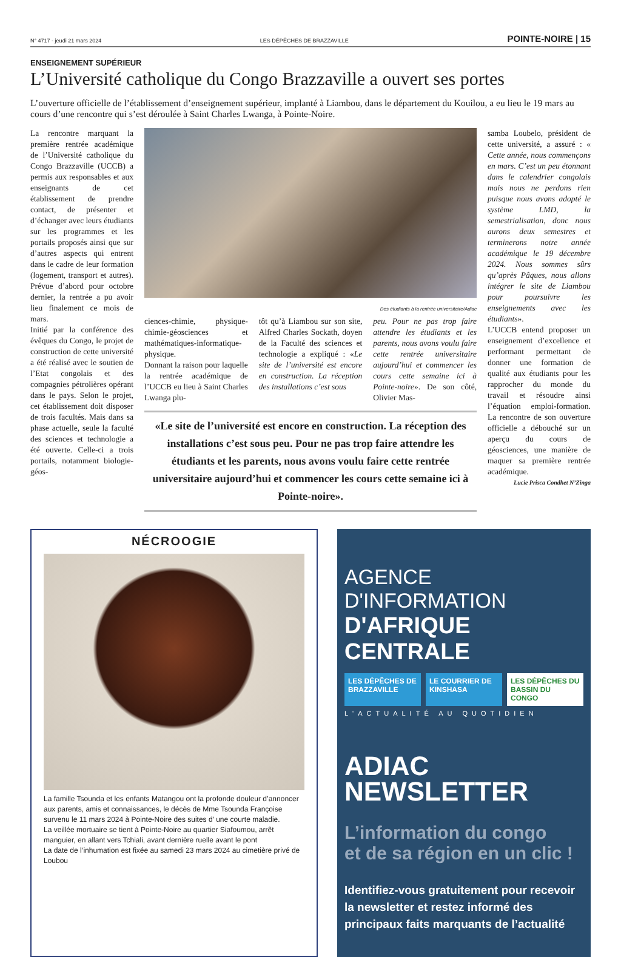N° 4717 - jeudi 21 mars 2024 LES DÉPÊCHES DE BRAZZAVILLE POINTE-NOIRE | 15
ENSEIGNEMENT SUPÉRIEUR
L’Université catholique du Congo Brazzaville a ouvert ses portes
L’ouverture officielle de l’établissement d’enseignement supérieur, implanté à Liambou, dans le département du Kouilou, a eu lieu le 19 mars au cours d’une rencontre qui s’est déroulée à Saint Charles Lwanga, à Pointe-Noire.
La rencontre marquant la première rentrée académique de l’Université catholique du Congo Brazzaville (UCCB) a permis aux responsables et aux enseignants de cet établissement de prendre contact, de présenter et d’échanger avec leurs étudiants sur les programmes et les portails proposés ainsi que sur d’autres aspects qui entrent dans le cadre de leur formation (logement, transport et autres). Prévue d’abord pour octobre dernier, la rentrée a pu avoir lieu finalement ce mois de mars.
Initié par la conférence des évêques du Congo, le projet de construction de cette université a été réalisé avec le soutien de l’Etat congolais et des compagnies pétrolières opérant dans le pays. Selon le projet, cet établissement doit disposer de trois facultés. Mais dans sa phase actuelle, seule la faculté des sciences et technologie a été ouverte. Celle-ci a trois portails, notamment biologie-géos-
Des étudiants à la rentrée universitaire/Adiac
ciences-chimie, physique-chimie-géosciences et mathématiques-informatique-physique.
Donnant la raison pour laquelle la rentrée académique de l’UCCB eu lieu à Saint Charles Lwanga plu-
tôt qu’à Liambou sur son site, Alfred Charles Sockath, doyen de la Faculté des sciences et technologie a expliqué : «Le site de l’université est encore en construction. La réception des installations c’est sous
peu. Pour ne pas trop faire attendre les étudiants et les parents, nous avons voulu faire cette rentrée universitaire aujourd’hui et commencer les cours cette semaine ici à Pointe-noire». De son côté, Olivier Mas-
«Le site de l’université est encore en construction. La réception des installations c’est sous peu. Pour ne pas trop faire attendre les étudiants et les parents, nous avons voulu faire cette rentrée universitaire aujourd’hui et commencer les cours cette semaine ici à Pointe-noire».
samba Loubelo, président de cette université, a assuré : « Cette année, nous commençons en mars. C’est un peu étonnant dans le calendrier congolais mais nous ne perdons rien puisque nous avons adopté le système LMD, la semestrialisation, donc nous aurons deux semestres et terminerons notre année académique le 19 décembre 2024. Nous sommes sûrs qu’après Pâques, nous allons intégrer le site de Liambou pour poursuivre les enseignements avec les étudiants».
L’UCCB entend proposer un enseignement d’excellence et performant permettant de donner une formation de qualité aux étudiants pour les rapprocher du monde du travail et résoudre ainsi l’équation emploi-formation. La rencontre de son ouverture officielle a débouché sur un aperçu du cours de géosciences, une manière de maquer sa première rentrée académique.
Lucie Prisca Condhet N’Zinga
NÉCROOGIE
La famille Tsounda et les enfants Matangou ont la profonde douleur d’annoncer aux parents, amis et connaissances, le décès de Mme Tsounda Françoise survenu le 11 mars 2024 à Pointe-Noire des suites d’ une courte maladie.
La veillée mortuaire se tient à Pointe-Noire au quartier Siafoumou, arrêt manguier, en allant vers Tchiali, avant dernière ruelle avant le pont
La date de l’inhumation est fixée au samedi 23 mars 2024 au cimetière privé de Loubou
AGENCE D'INFORMATION
D'AFRIQUE CENTRALE
LES DÉPÊCHES DE BRAZZAVILLE LE COURRIER DE KINSHASA LES DÉPÊCHES DU BASSIN DU CONGO
L'ACTUALITÉ AU QUOTIDIEN
ADIAC
NEWSLETTER
L’information du congo
et de sa région en un clic !
Identifiez-vous gratuitement pour recevoir la newsletter et restez informé des principaux faits marquants de l’actualité